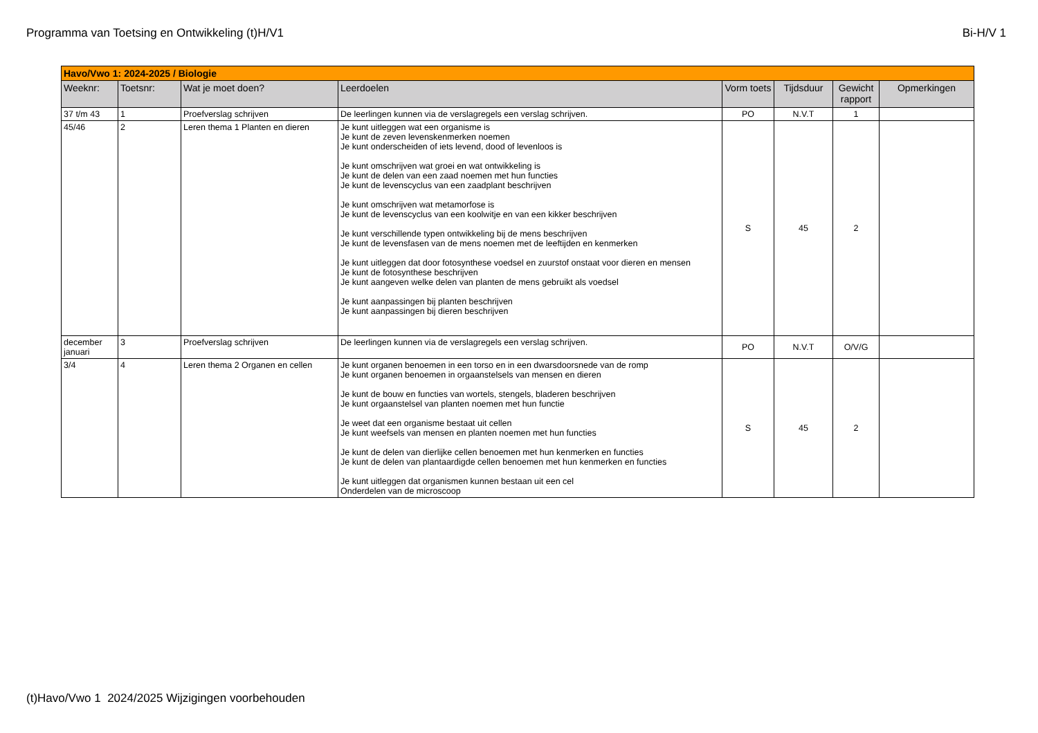Programma van Toetsing en Ontwikkeling (t)H/V1 Bi-H/V 1
| Havo/Vwo 1: 2024-2025 / Biologie | | | | | | | |
| Weeknr: | Toetsnr: | Wat je moet doen? | Leerdoelen | Vorm toets | Tijdsduur | Gewicht rapport | Opmerkingen |
| 37 t/m 43 | 1 | Proefverslag schrijven | De leerlingen kunnen via de verslagregels een verslag schrijven. | PO | N.V.T | 1 | |
| 45/46 | 2 | Leren thema 1 Planten en dieren | Je kunt uitleggen wat een organisme is Je kunt de zeven levenskenmerken noemen Je kunt onderscheiden of iets levend, dood of levenloos is Je kunt omschrijven wat groei en wat ontwikkeling is Je kunt de delen van een zaad noemen met hun functies Je kunt de levenscyclus van een zaadplant beschrijven Je kunt omschrijven wat metamorfose is Je kunt de levenscyclus van een koolwitje en van een kikker beschrijven Je kunt verschillende typen ontwikkeling bij de mens beschrijven Je kunt de levensfasen van de mens noemen met de leeftijden en kenmerken Je kunt uitleggen dat door fotosynthese voedsel en zuurstof onstaat voor dieren en mensen Je kunt de fotosynthese beschrijven Je kunt aangeven welke delen van planten de mens gebruikt als voedsel Je kunt aanpassingen bij planten beschrijven Je kunt aanpassingen bij dieren beschrijven | S | 45 | 2 | |
| december januari | 3 | Proefverslag schrijven | De leerlingen kunnen via de verslagregels een verslag schrijven. | PO | N.V.T | O/V/G | |
| 3/4 | 4 | Leren thema 2 Organen en cellen | Je kunt organen benoemen in een torso en in een dwarsdoorsnede van de romp Je kunt organen benoemen in orgaanstelsels van mensen en dieren Je kunt de bouw en functies van wortels, stengels, bladeren beschrijven Je kunt orgaanstelsel van planten noemen met hun functie Je weet dat een organisme bestaat uit cellen Je kunt weefsels van mensen en planten noemen met hun functies Je kunt de delen van dierlijke cellen benoemen met hun kenmerken en functies Je kunt de delen van plantaardigde cellen benoemen met hun kenmerken en functies Je kunt uitleggen dat organismen kunnen bestaan uit een cel Onderdelen van de microscoop | S | 45 | 2 | |
(t)Havo/Vwo 1 2024/2025 Wijzigingen voorbehouden